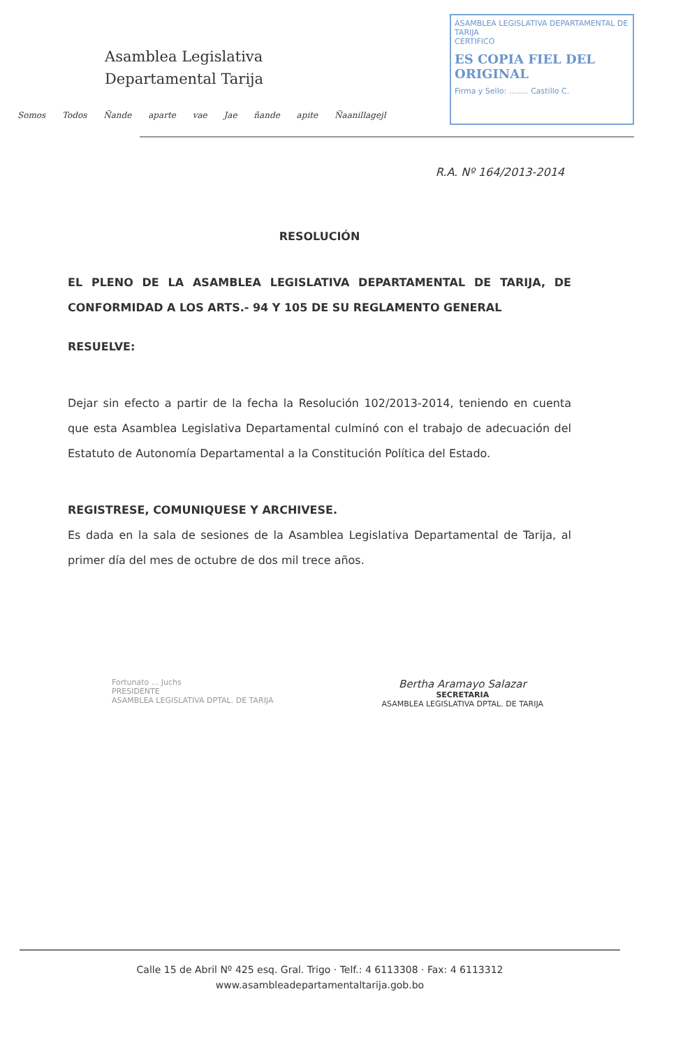Asamblea Legislativa
Departamental Tarija
Somos Todos Ñande aparte vae Jae ñande apite Ñaanillagejl
ASAMBLEA LEGISLATIVA DEPARTAMENTAL DE TARIJA
CERTIFICO
ES COPIA FIEL DEL ORIGINAL
Firma y Sello: ........ Castillo C.
R.A. Nº 164/2013-2014
RESOLUCIÓN
EL PLENO DE LA ASAMBLEA LEGISLATIVA DEPARTAMENTAL DE TARIJA, DE CONFORMIDAD A LOS ARTS.- 94 Y 105 DE SU REGLAMENTO GENERAL
RESUELVE:
Dejar sin efecto a partir de la fecha la Resolución 102/2013-2014, teniendo en cuenta que esta Asamblea Legislativa Departamental culminó con el trabajo de adecuación del Estatuto de Autonomía Departamental a la Constitución Política del Estado.
REGISTRESE, COMUNIQUESE Y ARCHIVESE.
Es dada en la sala de sesiones de la Asamblea Legislativa Departamental de Tarija, al primer día del mes de octubre de dos mil trece años.
Fortunato ... Juchs
PRESIDENTE
ASAMBLEA LEGISLATIVA DPTAL. DE TARIJA
Bertha Aramayo Salazar
SECRETARIA
ASAMBLEA LEGISLATIVA DPTAL. DE TARIJA
Calle 15 de Abril Nº 425 esq. Gral. Trigo · Telf.: 4 6113308 · Fax: 4 6113312
www.asambleadepartamentaltarija.gob.bo